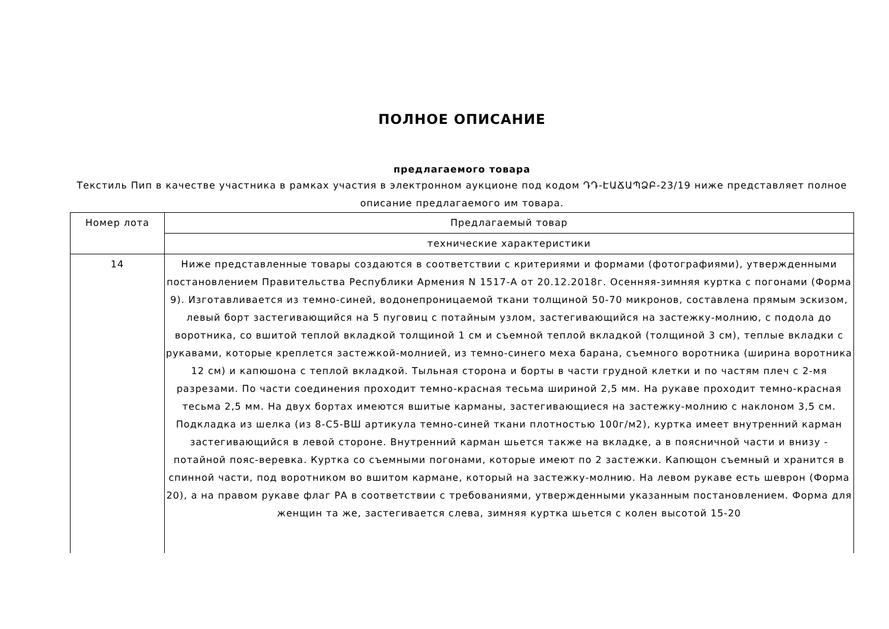ПОЛНОЕ ОПИСАНИЕ
предлагаемого товара
Текстиль Пип в качестве участника в рамках участия в электронном аукционе под кодом ԴԴ-ԷԱՃԱՊՁԲ-23/19 ниже представляет полное описание предлагаемого им товара.
| Номер лота | Предлагаемый товар |
| | технические характеристики |
| 14 | Ниже представленные товары создаются в соответствии с критериями и формами (фотографиями), утвержденными постановлением Правительства Республики Армения N 1517-А от 20.12.2018г. Осенняя-зимняя куртка с погонами (Форма 9). Изготавливается из темно-синей, водонепроницаемой ткани толщиной 50-70 микронов, составлена прямым эскизом, левый борт застегивающийся на 5 пуговиц с потайным узлом, застегивающийся на застежку-молнию, с подола до воротника, со вшитой теплой вкладкой толщиной 1 см и съемной теплой вкладкой (толщиной 3 см), теплые вкладки с рукавами, которые креплется застежкой-молнией, из темно-синего меха барана, съемного воротника (ширина воротника 12 см) и капюшона с теплой вкладкой. Тыльная сторона и борты в части грудной клетки и по частям плеч с 2-мя разрезами. По части соединения проходит темно-красная тесьма шириной 2,5 мм. На рукаве проходит темно-красная тесьма 2,5 мм. На двух бортах имеются вшитые карманы, застегивающиеся на застежку-молнию с наклоном 3,5 см. Подкладка из шелка (из 8-С5-ВШ артикула темно-синей ткани плотностью 100г/м2), куртка имеет внутренний карман застегивающийся в левой стороне. Внутренний карман шьется также на вкладке, а в поясничной части и внизу - потайной пояс-веревка. Куртка со съемными погонами, которые имеют по 2 застежки. Капющон съемный и хранится в спинной части, под воротником во вшитом кармане, который на застежку-молнию. На левом рукаве есть шеврон (Форма 20), а на правом рукаве флаг РА в соответствии с требованиями, утвержденными указанным постановлением. Форма для женщин та же, застегивается слева, зимняя куртка шьется с колен высотой 15-20 |